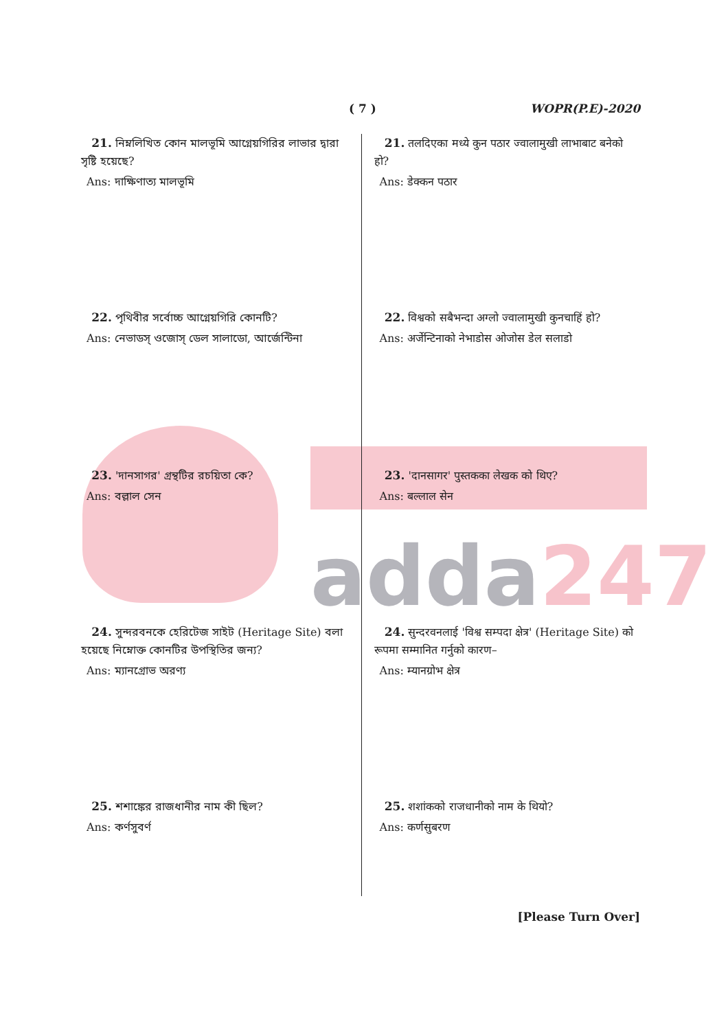adda247
( 7 ) WOPR(P.E)-2020
21. নিম্নলিখিত কোন মালভূমি আগ্নেয়গিরির লাভার দ্বারা সৃষ্টি হয়েছে?
Ans: দাক্ষিণাত্য মালভূমি
22. পৃথিবীর সর্বোচ্চ আগ্নেয়গিরি কোনটি?
Ans: নেভাডস্ ওজোস্ ডেল সালাডো, আর্জেন্টিনা
23. 'দানসাগর' গ্রন্থটির রচয়িতা কে?
Ans: বল্লাল সেন
24. সুন্দরবনকে হেরিটেজ সাইট (Heritage Site) বলা হয়েছে নিম্নোক্ত কোনটির উপস্থিতির জন্য?
Ans: ম্যানগ্রোভ অরণ্য
25. শশাঙ্কের রাজধানীর নাম কী ছিল?
Ans: কর্ণসুবর্ণ
21. तलदिएका मध्ये कुन पठार ज्वालामुखी लाभाबाट बनेको हो?
Ans: डेक्कन पठार
22. विश्वको सबैभन्दा अग्लो ज्वालामुखी कुनचाहिं हो?
Ans: अर्जेन्टिनाको नेभाडोस ओजोस डेल सलाडो
23. 'दानसागर' पुस्तकका लेखक को थिए?
Ans: बल्लाल सेन
24. सुन्दरवनलाई 'विश्व सम्पदा क्षेत्र' (Heritage Site) को रूपमा सम्मानित गर्नुको कारण–
Ans: म्यानग्रोभ क्षेत्र
25. शशांकको राजधानीको नाम के थियो?
Ans: कर्णसुबरण
[Please Turn Over]